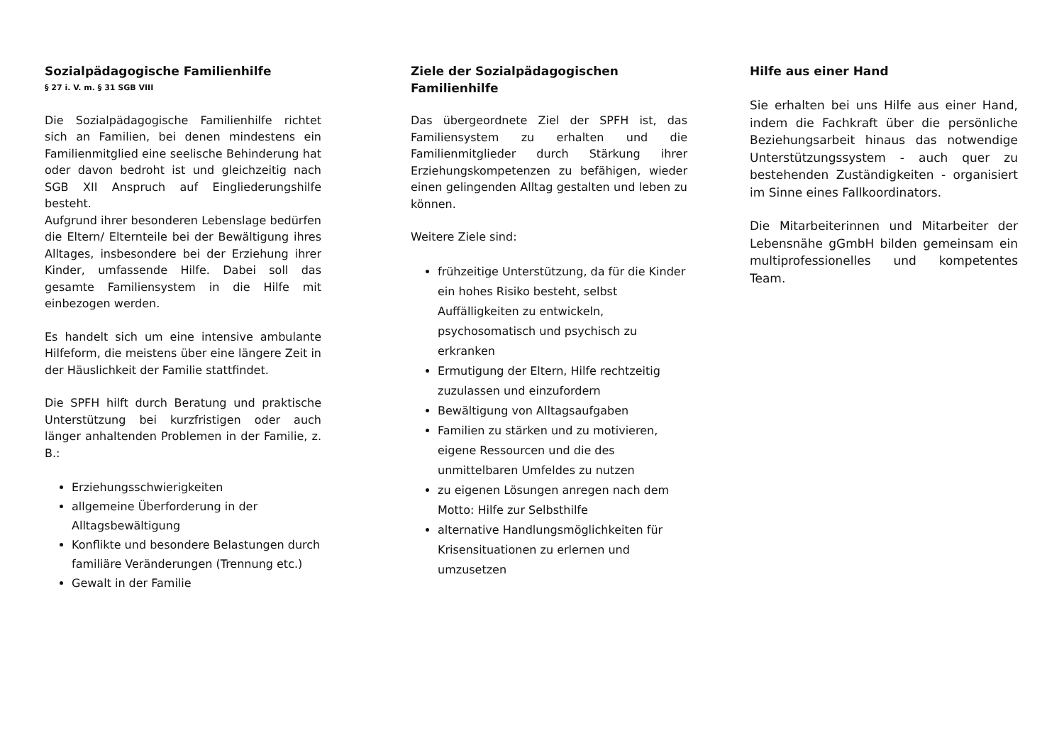Sozialpädagogische Familienhilfe
§ 27 i. V. m. § 31 SGB VIII
Die Sozialpädagogische Familienhilfe richtet sich an Familien, bei denen mindestens ein Familienmitglied eine seelische Behinderung hat oder davon bedroht ist und gleichzeitig nach SGB XII Anspruch auf Eingliederungshilfe besteht.
Aufgrund ihrer besonderen Lebenslage bedürfen die Eltern/ Elternteile bei der Bewältigung ihres Alltages, insbesondere bei der Erziehung ihrer Kinder, umfassende Hilfe. Dabei soll das gesamte Familiensystem in die Hilfe mit einbezogen werden.
Es handelt sich um eine intensive ambulante Hilfeform, die meistens über eine längere Zeit in der Häuslichkeit der Familie stattfindet.
Die SPFH hilft durch Beratung und praktische Unterstützung bei kurzfristigen oder auch länger anhaltenden Problemen in der Familie, z. B.:
Erziehungsschwierigkeiten
allgemeine Überforderung in der Alltagsbewältigung
Konflikte und besondere Belastungen durch familiäre Veränderungen (Trennung etc.)
Gewalt in der Familie
Ziele der Sozialpädagogischen Familienhilfe
Das übergeordnete Ziel der SPFH ist, das Familiensystem zu erhalten und die Familienmitglieder durch Stärkung ihrer Erziehungskompetenzen zu befähigen, wieder einen gelingenden Alltag gestalten und leben zu können.
Weitere Ziele sind:
frühzeitige Unterstützung, da für die Kinder ein hohes Risiko besteht, selbst Auffälligkeiten zu entwickeln, psychosomatisch und psychisch zu erkranken
Ermutigung der Eltern, Hilfe rechtzeitig zuzulassen und einzufordern
Bewältigung von Alltagsaufgaben
Familien zu stärken und zu motivieren, eigene Ressourcen und die des unmittelbaren Umfeldes zu nutzen
zu eigenen Lösungen anregen nach dem Motto: Hilfe zur Selbsthilfe
alternative Handlungsmöglichkeiten für Krisensituationen zu erlernen und umzusetzen
Hilfe aus einer Hand
Sie erhalten bei uns Hilfe aus einer Hand, indem die Fachkraft über die persönliche Beziehungsarbeit hinaus das notwendige Unterstützungssystem - auch quer zu bestehenden Zuständigkeiten - organisiert im Sinne eines Fallkoordinators.
Die Mitarbeiterinnen und Mitarbeiter der Lebensnähe gGmbH bilden gemeinsam ein multiprofessionelles und kompetentes Team.